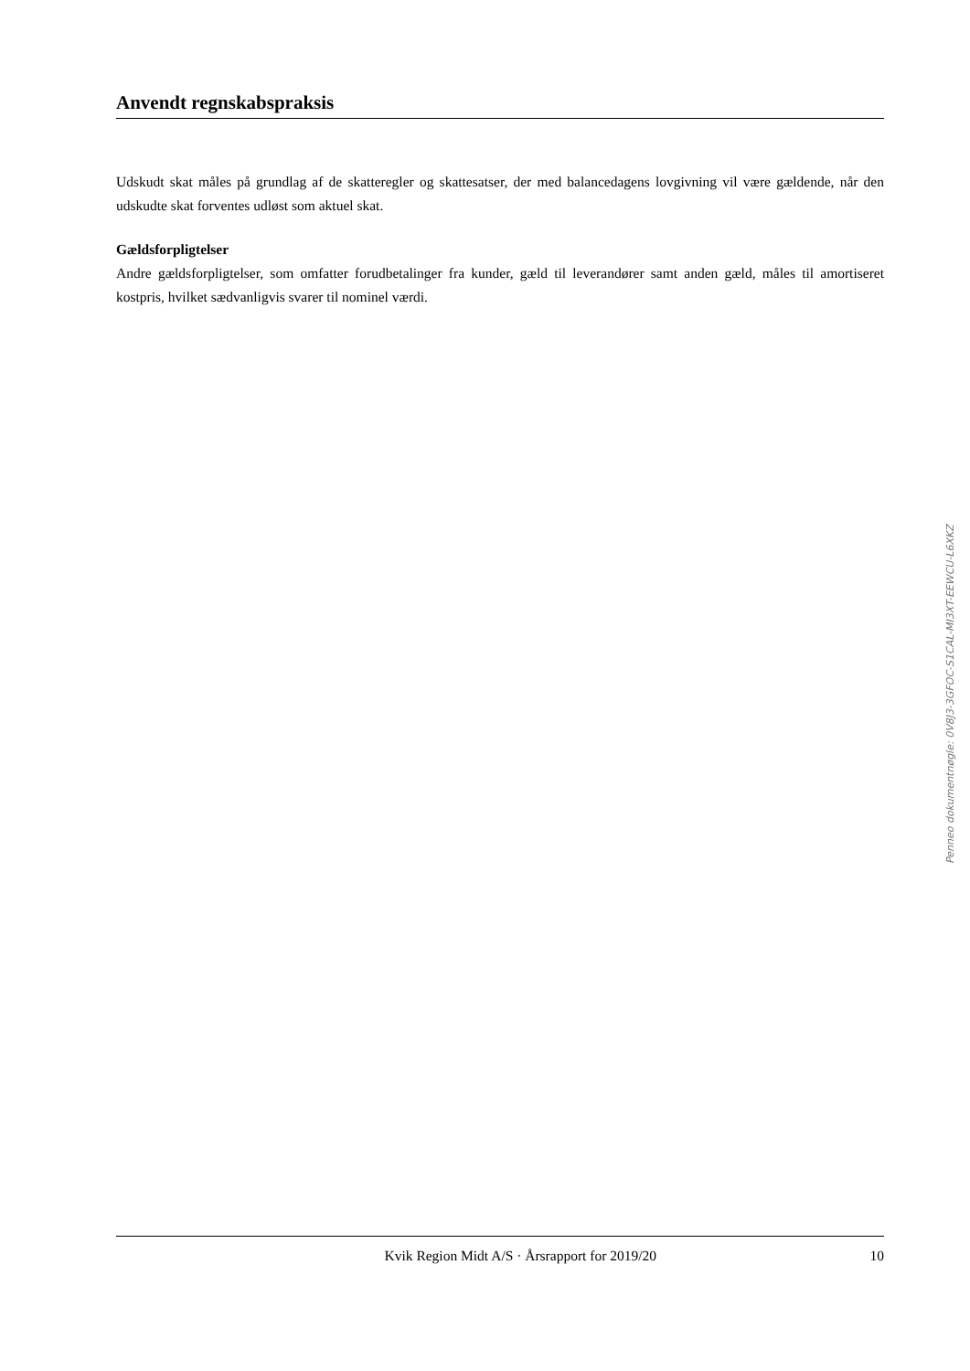Anvendt regnskabspraksis
Udskudt skat måles på grundlag af de skatteregler og skattesatser, der med balancedagens lovgivning vil være gældende, når den udskudte skat forventes udløst som aktuel skat.
Gældsforpligtelser
Andre gældsforpligtelser, som omfatter forudbetalinger fra kunder, gæld til leverandører samt anden gæld, måles til amortiseret kostpris, hvilket sædvanligvis svarer til nominel værdi.
Penneo dokumentnøgle: 0V8J3-3GFOC-S1CAL-MI3XT-EEWCU-L6XKZ
Kvik Region Midt A/S · Årsrapport for 2019/20 10